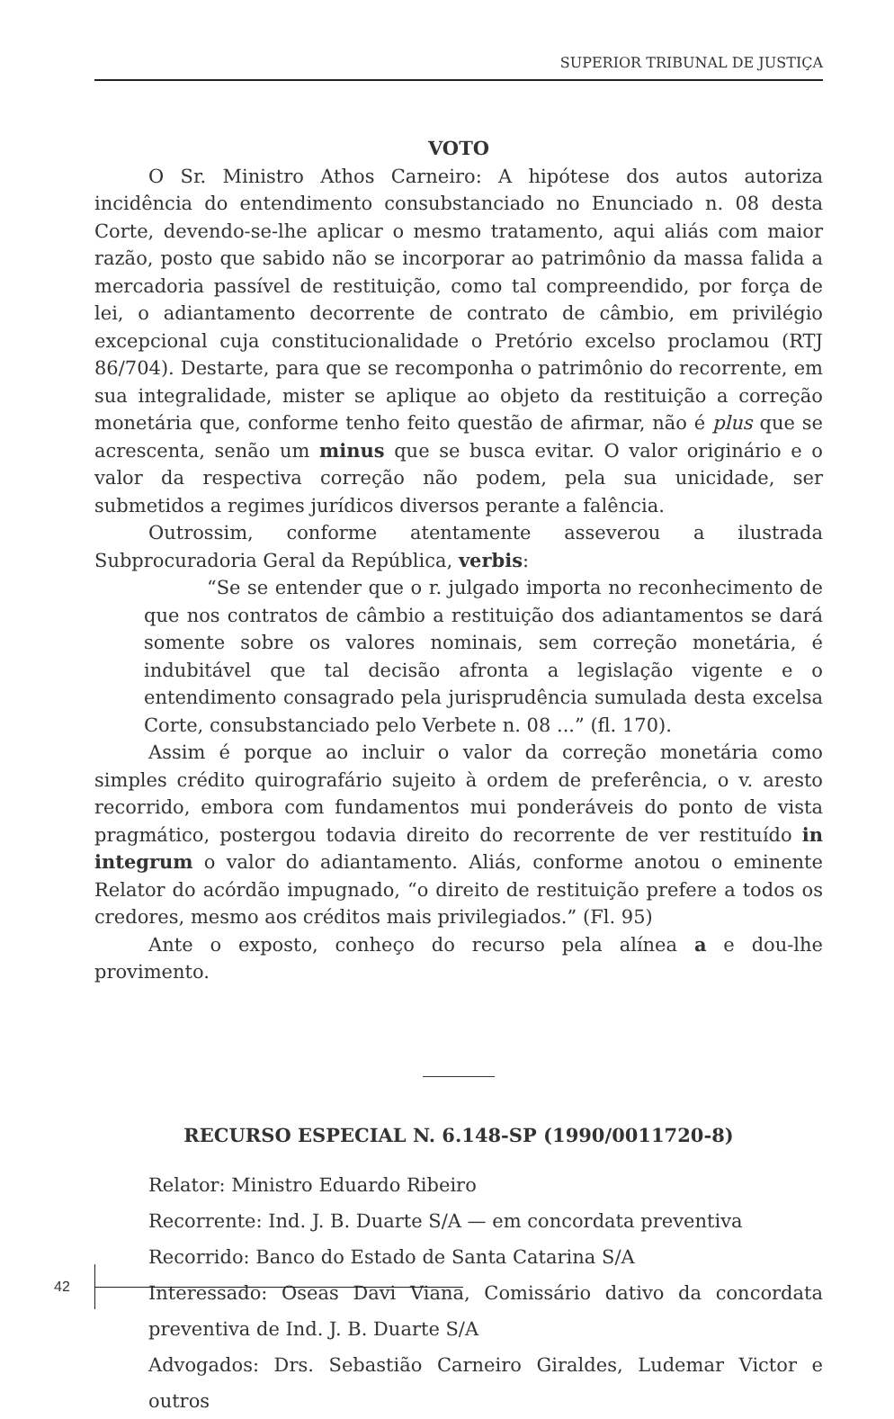SUPERIOR TRIBUNAL DE JUSTIÇA
VOTO
O Sr. Ministro Athos Carneiro: A hipótese dos autos autoriza incidência do entendimento consubstanciado no Enunciado n. 08 desta Corte, devendo-se-lhe aplicar o mesmo tratamento, aqui aliás com maior razão, posto que sabido não se incorporar ao patrimônio da massa falida a mercadoria passível de restituição, como tal compreendido, por força de lei, o adiantamento decorrente de contrato de câmbio, em privilégio excepcional cuja constitucionalidade o Pretório excelso proclamou (RTJ 86/704). Destarte, para que se recomponha o patrimônio do recorrente, em sua integralidade, mister se aplique ao objeto da restituição a correção monetária que, conforme tenho feito questão de afirmar, não é plus que se acrescenta, senão um minus que se busca evitar. O valor originário e o valor da respectiva correção não podem, pela sua unicidade, ser submetidos a regimes jurídicos diversos perante a falência.
Outrossim, conforme atentamente asseverou a ilustrada Subprocuradoria Geral da República, verbis:
“Se se entender que o r. julgado importa no reconhecimento de que nos contratos de câmbio a restituição dos adiantamentos se dará somente sobre os valores nominais, sem correção monetária, é indubitável que tal decisão afronta a legislação vigente e o entendimento consagrado pela jurisprudência sumulada desta excelsa Corte, consubstanciado pelo Verbete n. 08 ...” (fl. 170).
Assim é porque ao incluir o valor da correção monetária como simples crédito quirografário sujeito à ordem de preferência, o v. aresto recorrido, embora com fundamentos mui ponderáveis do ponto de vista pragmático, postergou todavia direito do recorrente de ver restituído in integrum o valor do adiantamento. Aliás, conforme anotou o eminente Relator do acórdão impugnado, “o direito de restituição prefere a todos os credores, mesmo aos créditos mais privilegiados.” (Fl. 95)
Ante o exposto, conheço do recurso pela alínea a e dou-lhe provimento.
RECURSO ESPECIAL N. 6.148-SP (1990/0011720-8)
Relator: Ministro Eduardo Ribeiro
Recorrente: Ind. J. B. Duarte S/A — em concordata preventiva
Recorrido: Banco do Estado de Santa Catarina S/A
Interessado: Oseas Davi Viana, Comissário dativo da concordata preventiva de Ind. J. B. Duarte S/A
Advogados: Drs. Sebastião Carneiro Giraldes, Ludemar Victor e outros
42